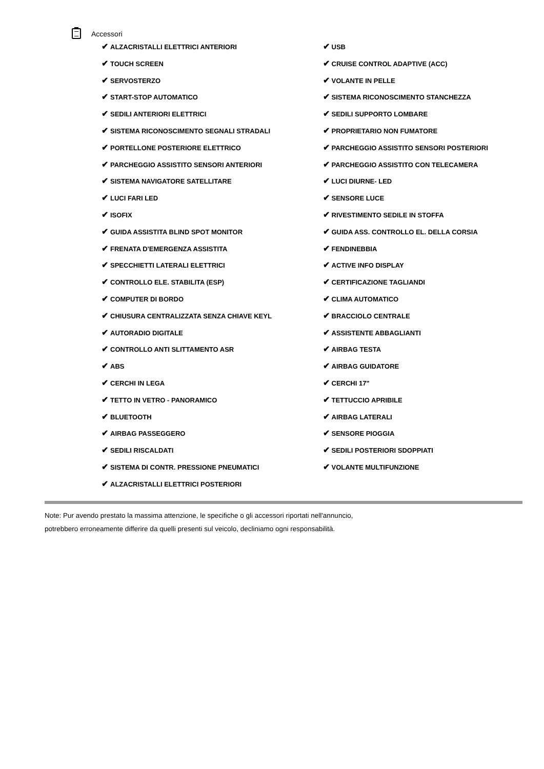Accessori
✔ ALZACRISTALLI ELETTRICI ANTERIORI
✔ TOUCH SCREEN
✔ SERVOSTERZO
✔ START-STOP AUTOMATICO
✔ SEDILI ANTERIORI ELETTRICI
✔ SISTEMA RICONOSCIMENTO SEGNALI STRADALI
✔ PORTELLONE POSTERIORE ELETTRICO
✔ PARCHEGGIO ASSISTITO SENSORI ANTERIORI
✔ SISTEMA NAVIGATORE SATELLITARE
✔ LUCI FARI LED
✔ ISOFIX
✔ GUIDA ASSISTITA BLIND SPOT MONITOR
✔ FRENATA D'EMERGENZA ASSISTITA
✔ SPECCHIETTI LATERALI ELETTRICI
✔ CONTROLLO ELE. STABILITA (ESP)
✔ COMPUTER DI BORDO
✔ CHIUSURA CENTRALIZZATA SENZA CHIAVE KEYL
✔ AUTORADIO DIGITALE
✔ CONTROLLO ANTI SLITTAMENTO ASR
✔ ABS
✔ CERCHI IN LEGA
✔ TETTO IN VETRO - PANORAMICO
✔ BLUETOOTH
✔ AIRBAG PASSEGGERO
✔ SEDILI RISCALDATI
✔ SISTEMA DI CONTR. PRESSIONE PNEUMATICI
✔ ALZACRISTALLI ELETTRICI POSTERIORI
✔ USB
✔ CRUISE CONTROL ADAPTIVE (ACC)
✔ VOLANTE IN PELLE
✔ SISTEMA RICONOSCIMENTO STANCHEZZA
✔ SEDILI SUPPORTO LOMBARE
✔ PROPRIETARIO NON FUMATORE
✔ PARCHEGGIO ASSISTITO SENSORI POSTERIORI
✔ PARCHEGGIO ASSISTITO CON TELECAMERA
✔ LUCI DIURNE- LED
✔ SENSORE LUCE
✔ RIVESTIMENTO SEDILE IN STOFFA
✔ GUIDA ASS. CONTROLLO EL. DELLA CORSIA
✔ FENDINEBBIA
✔ ACTIVE INFO DISPLAY
✔ CERTIFICAZIONE TAGLIANDI
✔ CLIMA AUTOMATICO
✔ BRACCIOLO CENTRALE
✔ ASSISTENTE ABBAGLIANTI
✔ AIRBAG TESTA
✔ AIRBAG GUIDATORE
✔ CERCHI 17"
✔ TETTUCCIO APRIBILE
✔ AIRBAG LATERALI
✔ SENSORE PIOGGIA
✔ SEDILI POSTERIORI SDOPPIATI
✔ VOLANTE MULTIFUNZIONE
Note: Pur avendo prestato la massima attenzione, le specifiche o gli accessori riportati nell'annuncio,
potrebbero erroneamente differire da quelli presenti sul veicolo, decliniamo ogni responsabilità.